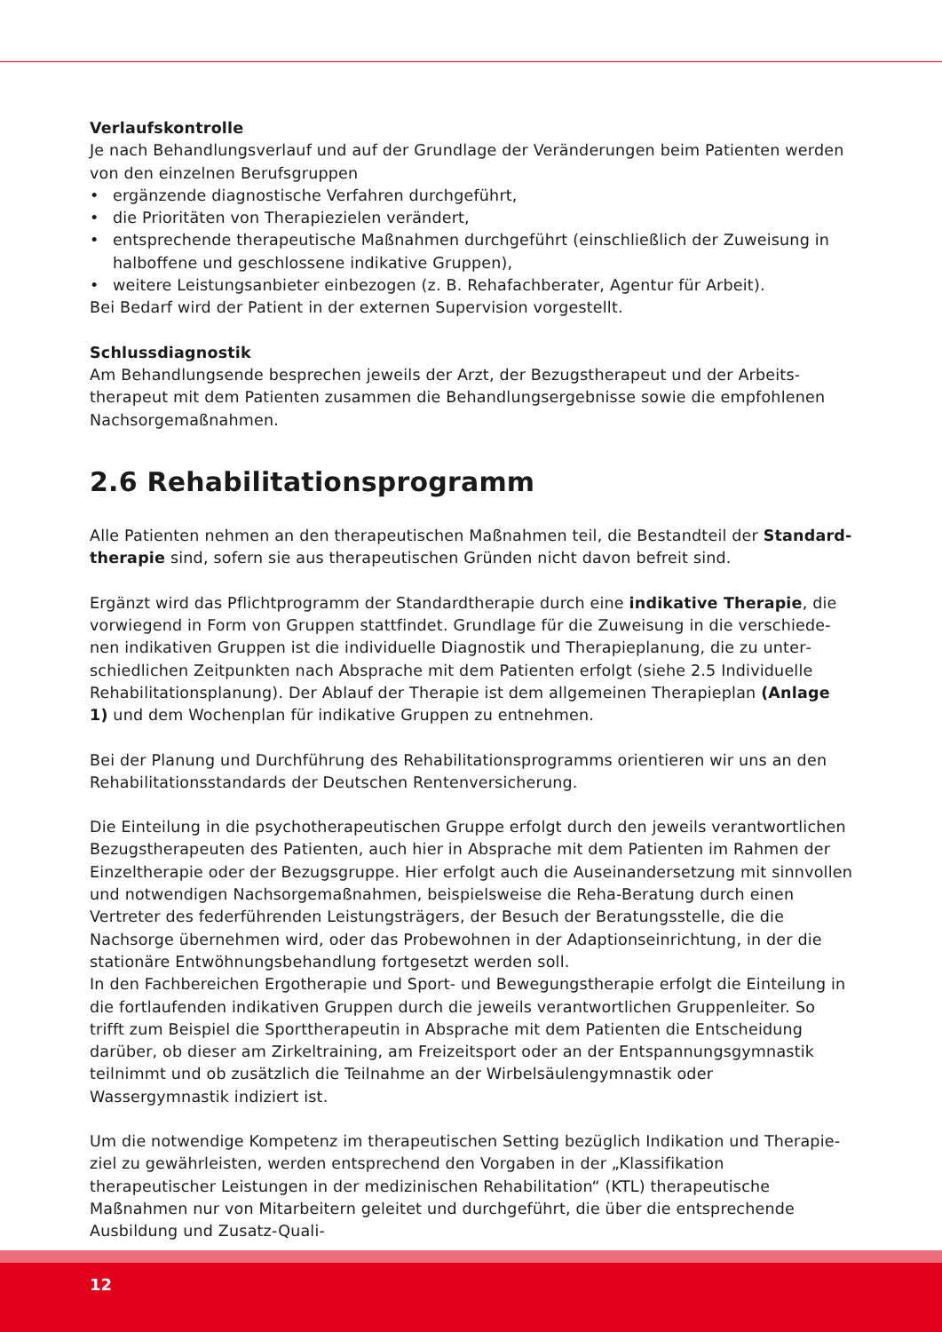Verlaufskontrolle
Je nach Behandlungsverlauf und auf der Grundlage der Veränderungen beim Patienten werden von den einzelnen Berufsgruppen
• ergänzende diagnostische Verfahren durchgeführt,
• die Prioritäten von Therapiezielen verändert,
• entsprechende therapeutische Maßnahmen durchgeführt (einschließlich der Zuweisung in halboffene und geschlossene indikative Gruppen),
• weitere Leistungsanbieter einbezogen (z. B. Rehafachberater, Agentur für Arbeit).
Bei Bedarf wird der Patient in der externen Supervision vorgestellt.
Schlussdiagnostik
Am Behandlungsende besprechen jeweils der Arzt, der Bezugstherapeut und der Arbeits­therapeut mit dem Patienten zusammen die Behandlungsergebnisse sowie die empfohlenen Nachsorgemaßnahmen.
2.6 Rehabilitationsprogramm
Alle Patienten nehmen an den therapeutischen Maßnahmen teil, die Bestandteil der Standard­therapie sind, sofern sie aus therapeutischen Gründen nicht davon befreit sind.
Ergänzt wird das Pflichtprogramm der Standardtherapie durch eine indikative Therapie, die vorwiegend in Form von Gruppen stattfindet. Grundlage für die Zuweisung in die verschiede­nen indikativen Gruppen ist die individuelle Diagnostik und Therapieplanung, die zu unter­schiedlichen Zeitpunkten nach Absprache mit dem Patienten erfolgt (siehe 2.5 Individuelle Rehabilitationsplanung). Der Ablauf der Therapie ist dem allgemeinen Therapieplan (Anlage 1) und dem Wochenplan für indikative Gruppen zu entnehmen.
Bei der Planung und Durchführung des Rehabilitationsprogramms orientieren wir uns an den Rehabilitationsstandards der Deutschen Rentenversicherung.
Die Einteilung in die psychotherapeutischen Gruppe erfolgt durch den jeweils verantwortlichen Bezugstherapeuten des Patienten, auch hier in Absprache mit dem Patienten im Rahmen der Ein­zeltherapie oder der Bezugsgruppe. Hier erfolgt auch die Auseinandersetzung mit sinnvollen und notwendigen Nachsorgemaßnahmen, beispielsweise die Reha-Beratung durch einen Vertreter des federführenden Leistungsträgers, der Besuch der Beratungsstelle, die die Nachsorge übernehmen wird, oder das Probewohnen in der Adaptionseinrichtung, in der die stationäre Entwöhnungsbe­handlung fortgesetzt werden soll.
In den Fachbereichen Ergotherapie und Sport- und Bewegungstherapie erfolgt die Einteilung in die fortlaufenden indikativen Gruppen durch die jeweils verantwortlichen Gruppenleiter. So trifft zum Beispiel die Sporttherapeutin in Absprache mit dem Patienten die Entscheidung darüber, ob dieser am Zirkeltraining, am Freizeitsport oder an der Entspannungsgymnastik teilnimmt und ob zusätzlich die Teilnahme an der Wirbelsäulengymnastik oder Wassergymnastik indiziert ist.
Um die notwendige Kompetenz im therapeutischen Setting bezüglich Indikation und Therapie­ziel zu gewährleisten, werden entsprechend den Vorgaben in der „Klassifikation therapeutischer Leistungen in der medizinischen Rehabilitation“ (KTL) therapeutische Maßnahmen nur von Mit­arbeitern geleitet und durchgeführt, die über die entsprechende Ausbildung und Zusatz-Quali-
12